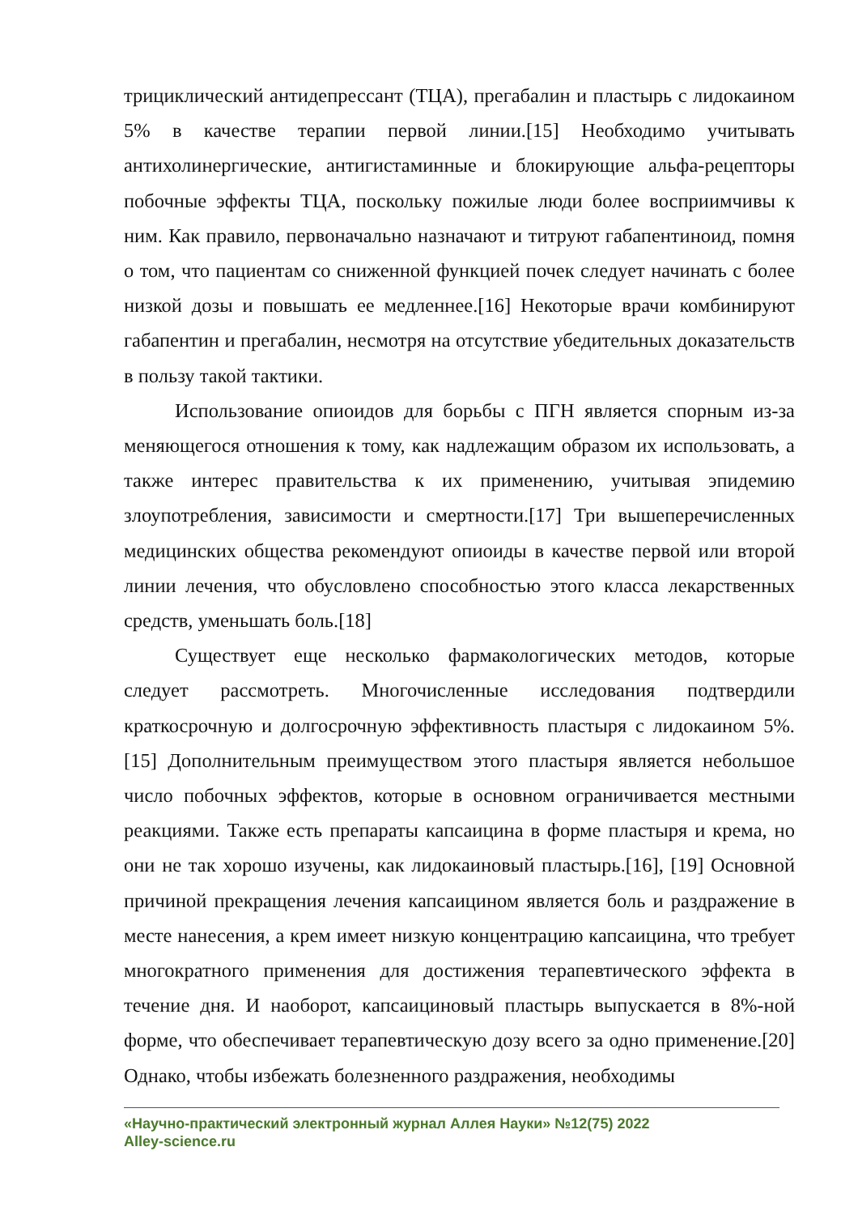трициклический антидепрессант (ТЦА), прегабалин и пластырь с лидокаином 5% в качестве терапии первой линии.[15] Необходимо учитывать антихолинергические, антигистаминные и блокирующие альфа-рецепторы побочные эффекты ТЦА, поскольку пожилые люди более восприимчивы к ним. Как правило, первоначально назначают и титруют габапентиноид, помня о том, что пациентам со сниженной функцией почек следует начинать с более низкой дозы и повышать ее медленнее.[16] Некоторые врачи комбинируют габапентин и прегабалин, несмотря на отсутствие убедительных доказательств в пользу такой тактики.
Использование опиоидов для борьбы с ПГН является спорным из-за меняющегося отношения к тому, как надлежащим образом их использовать, а также интерес правительства к их применению, учитывая эпидемию злоупотребления, зависимости и смертности.[17] Три вышеперечисленных медицинских общества рекомендуют опиоиды в качестве первой или второй линии лечения, что обусловлено способностью этого класса лекарственных средств, уменьшать боль.[18]
Существует еще несколько фармакологических методов, которые следует рассмотреть. Многочисленные исследования подтвердили краткосрочную и долгосрочную эффективность пластыря с лидокаином 5%.[15] Дополнительным преимуществом этого пластыря является небольшое число побочных эффектов, которые в основном ограничивается местными реакциями. Также есть препараты капсаицина в форме пластыря и крема, но они не так хорошо изучены, как лидокаиновый пластырь.[16], [19] Основной причиной прекращения лечения капсаицином является боль и раздражение в месте нанесения, а крем имеет низкую концентрацию капсаицина, что требует многократного применения для достижения терапевтического эффекта в течение дня. И наоборот, капсаициновый пластырь выпускается в 8%-ной форме, что обеспечивает терапевтическую дозу всего за одно применение.[20] Однако, чтобы избежать болезненного раздражения, необходимы
«Научно-практический электронный журнал Аллея Науки» №12(75) 2022
Alley-science.ru